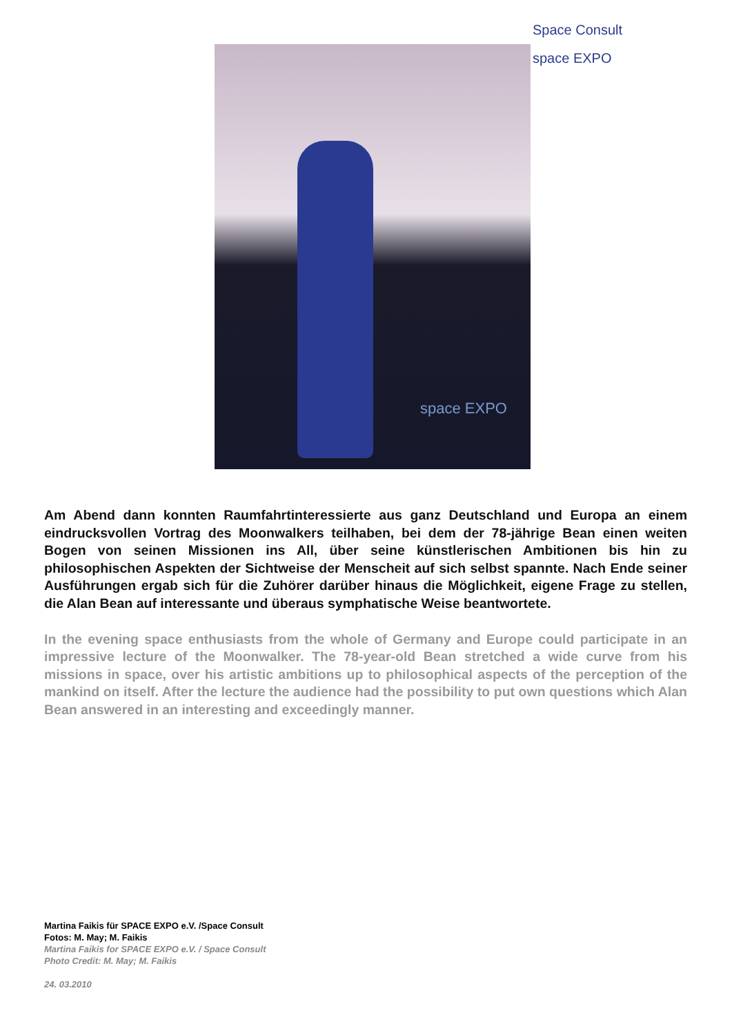Space Consult space EXPO
space EXPO
Am Abend dann konnten Raumfahrtinteressierte aus ganz Deutschland und Europa an einem eindrucksvollen Vortrag des Moonwalkers teilhaben, bei dem der 78-jährige Bean einen weiten Bogen von seinen Missionen ins All, über seine künstlerischen Ambitionen bis hin zu philosophischen Aspekten der Sichtweise der Menscheit auf sich selbst spannte. Nach Ende seiner Ausführungen ergab sich für die Zuhörer darüber hinaus die Möglichkeit, eigene Frage zu stellen, die Alan Bean auf interessante und überaus symphatische Weise beantwortete.
In the evening space enthusiasts from the whole of Germany and Europe could participate in an impressive lecture of the Moonwalker. The 78-year-old Bean stretched a wide curve from his missions in space, over his artistic ambitions up to philosophical aspects of the perception of the mankind on itself. After the lecture the audience had the possibility to put own questions which Alan Bean answered in an interesting and exceedingly manner.
Martina Faikis für SPACE EXPO e.V. /Space Consult
Fotos: M. May; M. Faikis
Martina Faikis for SPACE EXPO e.V. / Space Consult
Photo Credit: M. May; M. Faikis
24. 03.2010